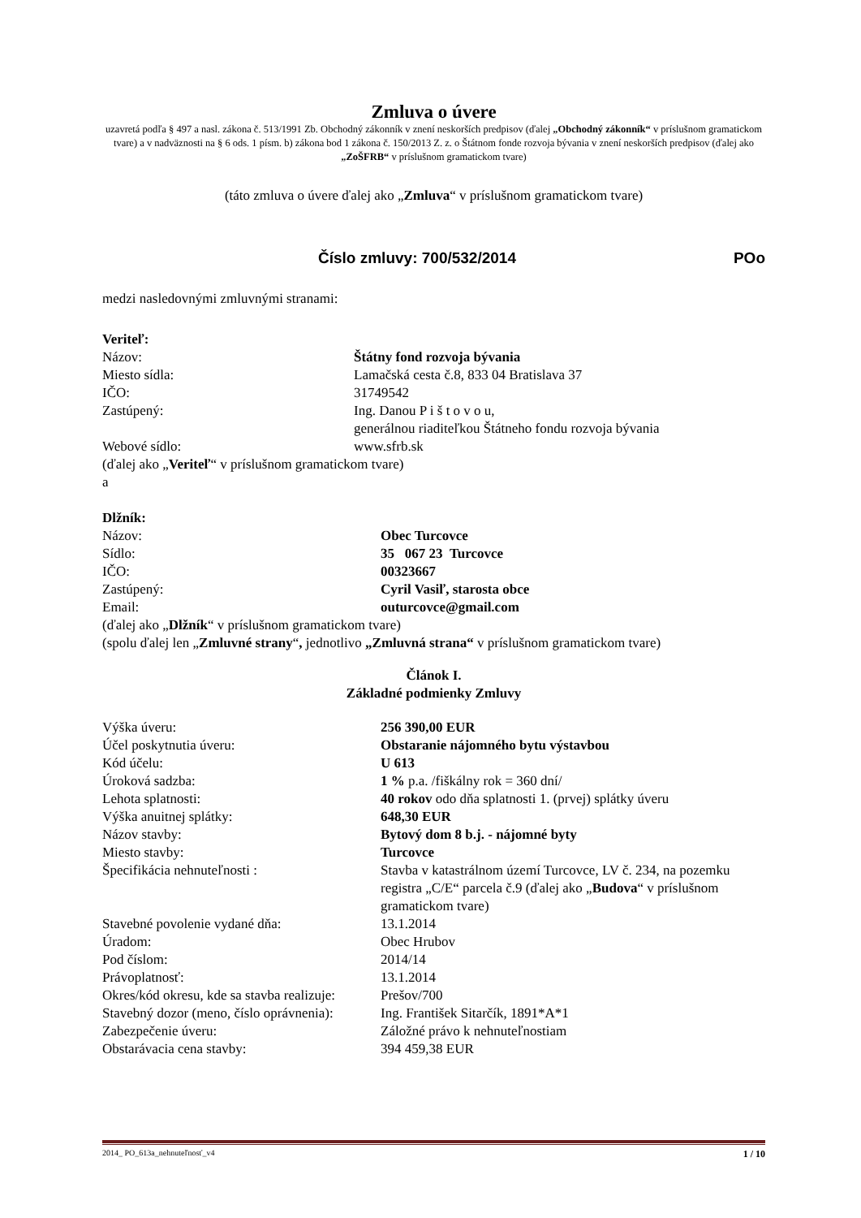Zmluva o úvere
uzavretá podľa § 497 a nasl. zákona č. 513/1991 Zb. Obchodný zákonník v znení neskorších predpisov (ďalej „Obchodný zákonník“ v príslušnom gramatickom tvare) a v nadväznosti na § 6 ods. 1 písm. b) zákona bod 1 zákona č. 150/2013 Z. z. o Štátnom fonde rozvoja bývania v znení neskorších predpisov (ďalej ako „ZoŠFRB“ v príslušnom gramatickom tvare)
(táto zmluva o úvere ďalej ako „Zmluva“ v príslušnom gramatickom tvare)
Číslo zmluvy: 700/532/2014 POo
medzi nasledovnými zmluvnými stranami:
Veriteľ:
| Názov: | Štátny fond rozvoja bývania |
| Miesto sídla: | Lamačská cesta č.8, 833 04 Bratislava 37 |
| IČO: | 31749542 |
| Zastúpený: | Ing. Danou P i š t o v o u, generálnou riaditeľkou Štátneho fondu rozvoja bývania |
| Webové sídlo: | www.sfrb.sk |
(ďalej ako „Veriteľ“ v príslušnom gramatickom tvare)
a
Dlžník:
| Názov: | Obec Turcovce |
| Sídlo: | 35 067 23 Turcovce |
| IČO: | 00323667 |
| Zastúpený: | Cyril Vasiľ, starosta obce |
| Email: | outurcovce@gmail.com |
(ďalej ako „Dlžník“ v príslušnom gramatickom tvare)
(spolu ďalej len „Zmluvné strany“, jednotlivo „Zmluvná strana“ v príslušnom gramatickom tvare)
Článok I.
Základné podmienky Zmluvy
| Výška úveru: | 256 390,00 EUR |
| Účel poskytnutia úveru: | Obstaranie nájomného bytu výstavbou |
| Kód účelu: | U 613 |
| Úroková sadzba: | 1 % p.a. /fiškálny rok = 360 dní/ |
| Lehota splatnosti: | 40 rokov odo dňa splatnosti 1. (prvej) splátky úveru |
| Výška anuitnej splátky: | 648,30 EUR |
| Názov stavby: | Bytový dom 8 b.j. - nájomné byty |
| Miesto stavby: | Turcovce |
| Špecifikácia nehnuteľnosti : | Stavba v katastrálnom území Turcovce, LV č. 234, na pozemku registra „C/E“ parcela č.9 (ďalej ako „ Budova “ v príslušnom gramatickom tvare) |
| Stavebné povolenie vydané dňa: | 13.1.2014 |
| Úradom: | Obec Hrubov |
| Pod číslom: | 2014/14 |
| Právoplatnosť: | 13.1.2014 |
| Okres/kód okresu, kde sa stavba realizuje: | Prešov/700 |
| Stavebný dozor (meno, číslo oprávnenia): | Ing. František Sitarčík, 1891*A*1 |
| Zabezpečenie úveru: | Záložné právo k nehnuteľnostiam |
| Obstarávacia cena stavby: | 394 459,38 EUR |
2014_ PO_613a_nehnuteľnosť_v4 1 / 10